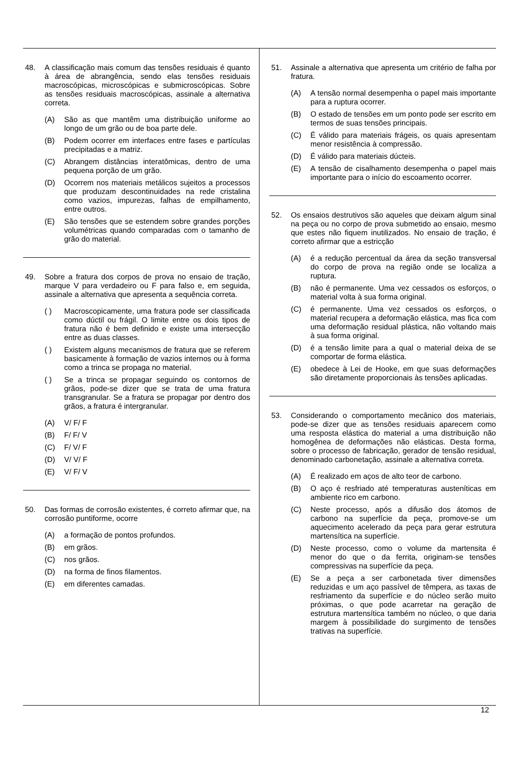48. A classificação mais comum das tensões residuais é quanto à área de abrangência, sendo elas tensões residuais macroscópicas, microscópicas e submicroscópicas. Sobre as tensões residuais macroscópicas, assinale a alternativa correta.
(A) São as que mantêm uma distribuição uniforme ao longo de um grão ou de boa parte dele.
(B) Podem ocorrer em interfaces entre fases e partículas precipitadas e a matriz.
(C) Abrangem distâncias interatômicas, dentro de uma pequena porção de um grão.
(D) Ocorrem nos materiais metálicos sujeitos a processos que produzam descontinuidades na rede cristalina como vazios, impurezas, falhas de empilhamento, entre outros.
(E) São tensões que se estendem sobre grandes porções volumétricas quando comparadas com o tamanho de grão do material.
49. Sobre a fratura dos corpos de prova no ensaio de tração, marque V para verdadeiro ou F para falso e, em seguida, assinale a alternativa que apresenta a sequência correta.
( ) Macroscopicamente, uma fratura pode ser classificada como dúctil ou frágil. O limite entre os dois tipos de fratura não é bem definido e existe uma intersecção entre as duas classes.
( ) Existem alguns mecanismos de fratura que se referem basicamente à formação de vazios internos ou à forma como a trinca se propaga no material.
( ) Se a trinca se propagar seguindo os contornos de grãos, pode-se dizer que se trata de uma fratura transgranular. Se a fratura se propagar por dentro dos grãos, a fratura é intergranular.
(A) V/ F/ F
(B) F/ F/ V
(C) F/ V/ F
(D) V/ V/ F
(E) V/ F/ V
50. Das formas de corrosão existentes, é correto afirmar que, na corrosão puntiforme, ocorre
(A) a formação de pontos profundos.
(B) em grãos.
(C) nos grãos.
(D) na forma de finos filamentos.
(E) em diferentes camadas.
51. Assinale a alternativa que apresenta um critério de falha por fratura.
(A) A tensão normal desempenha o papel mais importante para a ruptura ocorrer.
(B) O estado de tensões em um ponto pode ser escrito em termos de suas tensões principais.
(C) É válido para materiais frágeis, os quais apresentam menor resistência à compressão.
(D) É válido para materiais dúcteis.
(E) A tensão de cisalhamento desempenha o papel mais importante para o início do escoamento ocorrer.
52. Os ensaios destrutivos são aqueles que deixam algum sinal na peça ou no corpo de prova submetido ao ensaio, mesmo que estes não fiquem inutilizados. No ensaio de tração, é correto afirmar que a estricção
(A) é a redução percentual da área da seção transversal do corpo de prova na região onde se localiza a ruptura.
(B) não é permanente. Uma vez cessados os esforços, o material volta à sua forma original.
(C) é permanente. Uma vez cessados os esforços, o material recupera a deformação elástica, mas fica com uma deformação residual plástica, não voltando mais à sua forma original.
(D) é a tensão limite para a qual o material deixa de se comportar de forma elástica.
(E) obedece à Lei de Hooke, em que suas deformações são diretamente proporcionais às tensões aplicadas.
53. Considerando o comportamento mecânico dos materiais, pode-se dizer que as tensões residuais aparecem como uma resposta elástica do material a uma distribuição não homogênea de deformações não elásticas. Desta forma, sobre o processo de fabricação, gerador de tensão residual, denominado carbonetação, assinale a alternativa correta.
(A) É realizado em aços de alto teor de carbono.
(B) O aço é resfriado até temperaturas austeníticas em ambiente rico em carbono.
(C) Neste processo, após a difusão dos átomos de carbono na superfície da peça, promove-se um aquecimento acelerado da peça para gerar estrutura martensítica na superfície.
(D) Neste processo, como o volume da martensita é menor do que o da ferrita, originam-se tensões compressivas na superfície da peça.
(E) Se a peça a ser carbonetada tiver dimensões reduzidas e um aço passível de têmpera, as taxas de resfriamento da superfície e do núcleo serão muito próximas, o que pode acarretar na geração de estrutura martensítica também no núcleo, o que daria margem à possibilidade do surgimento de tensões trativas na superfície.
12